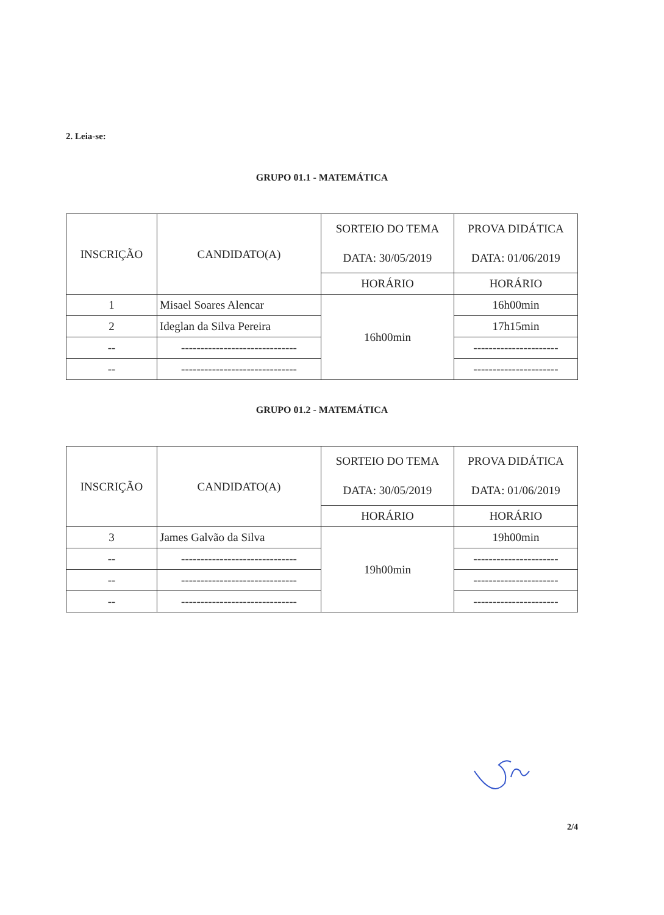2. Leia-se:
GRUPO 01.1 - MATEMÁTICA
| INSCRIÇÃO | CANDIDATO(A) | SORTEIO DO TEMA DATA: 30/05/2019 | PROVA DIDÁTICA DATA: 01/06/2019 |
| --- | --- | --- | --- |
| | | HORÁRIO | HORÁRIO |
| 1 | Misael Soares Alencar | 16h00min | 16h00min |
| 2 | Ideglan da Silva Pereira | | 17h15min |
| -- | ------------------------------ | | ---------------------- |
| -- | ------------------------------ | | ---------------------- |
GRUPO 01.2 - MATEMÁTICA
| INSCRIÇÃO | CANDIDATO(A) | SORTEIO DO TEMA DATA: 30/05/2019 | PROVA DIDÁTICA DATA: 01/06/2019 |
| --- | --- | --- | --- |
| | | HORÁRIO | HORÁRIO |
| 3 | James Galvão da Silva | 19h00min | 19h00min |
| -- | ------------------------------ | | ---------------------- |
| -- | ------------------------------ | | ---------------------- |
| -- | ------------------------------ | | ---------------------- |
2/4